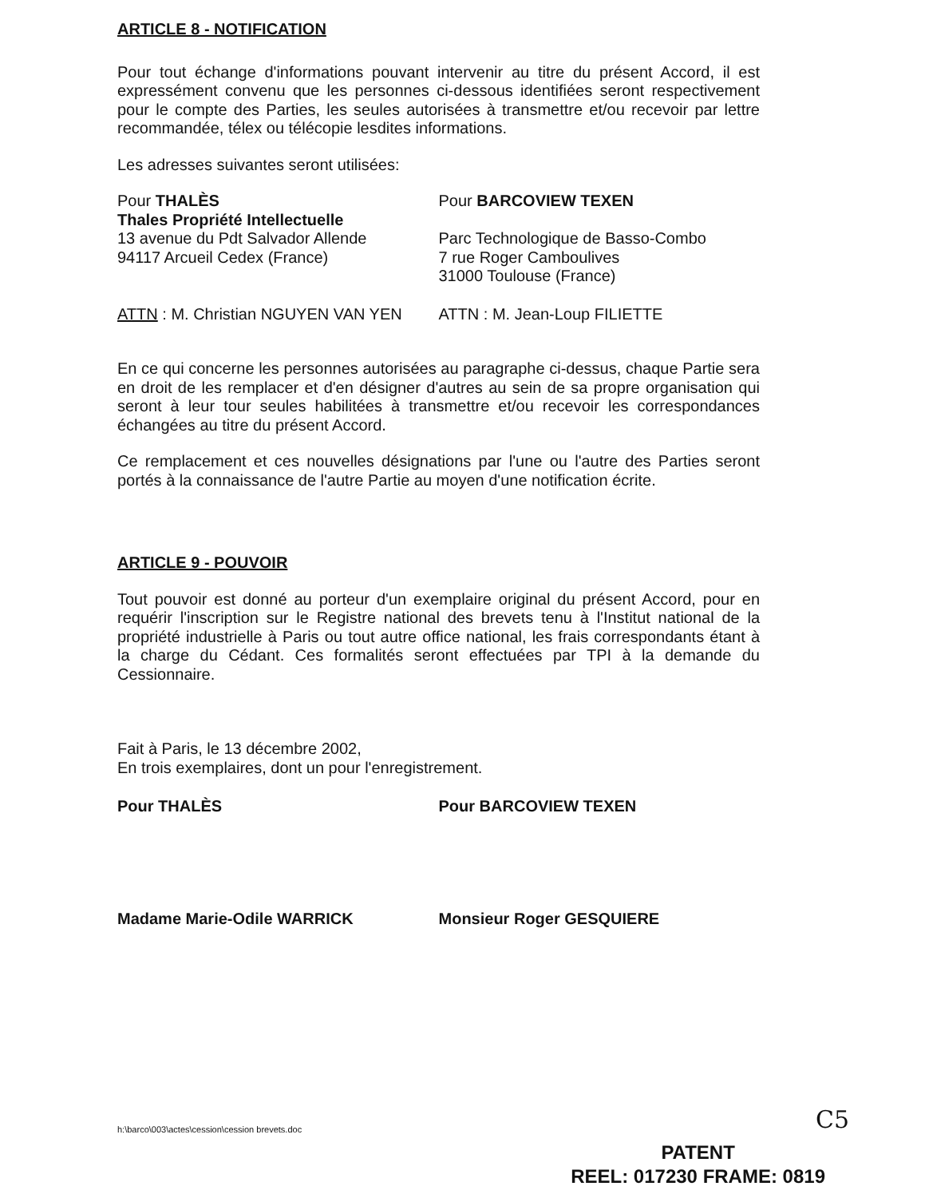ARTICLE 8 - NOTIFICATION
Pour tout échange d'informations pouvant intervenir au titre du présent Accord, il est expressément convenu que les personnes ci-dessous identifiées seront respectivement pour le compte des Parties, les seules autorisées à transmettre et/ou recevoir par lettre recommandée, télex ou télécopie lesdites informations.
Les adresses suivantes seront utilisées:
Pour THALÈS
Thales Propriété Intellectuelle
13 avenue du Pdt Salvador Allende
94117 Arcueil Cedex (France)
Pour BARCOVIEW TEXEN
Parc Technologique de Basso-Combo
7 rue Roger Camboulives
31000 Toulouse (France)
ATTN : M. Christian NGUYEN VAN YEN ATTN : M. Jean-Loup FILIETTE
En ce qui concerne les personnes autorisées au paragraphe ci-dessus, chaque Partie sera en droit de les remplacer et d'en désigner d'autres au sein de sa propre organisation qui seront à leur tour seules habilitées à transmettre et/ou recevoir les correspondances échangées au titre du présent Accord.
Ce remplacement et ces nouvelles désignations par l'une ou l'autre des Parties seront portés à la connaissance de l'autre Partie au moyen d'une notification écrite.
ARTICLE 9 - POUVOIR
Tout pouvoir est donné au porteur d'un exemplaire original du présent Accord, pour en requérir l'inscription sur le Registre national des brevets tenu à l'Institut national de la propriété industrielle à Paris ou tout autre office national, les frais correspondants étant à la charge du Cédant. Ces formalités seront effectuées par TPI à la demande du Cessionnaire.
Fait à Paris, le 13 décembre 2002,
En trois exemplaires, dont un pour l'enregistrement.
Pour THALÈS
Madame Marie-Odile WARRICK
Pour BARCOVIEW TEXEN
Monsieur Roger GESQUIERE
h:\barco\003\actes\cession\cession brevets.doc
C5
PATENT
REEL: 017230 FRAME: 0819